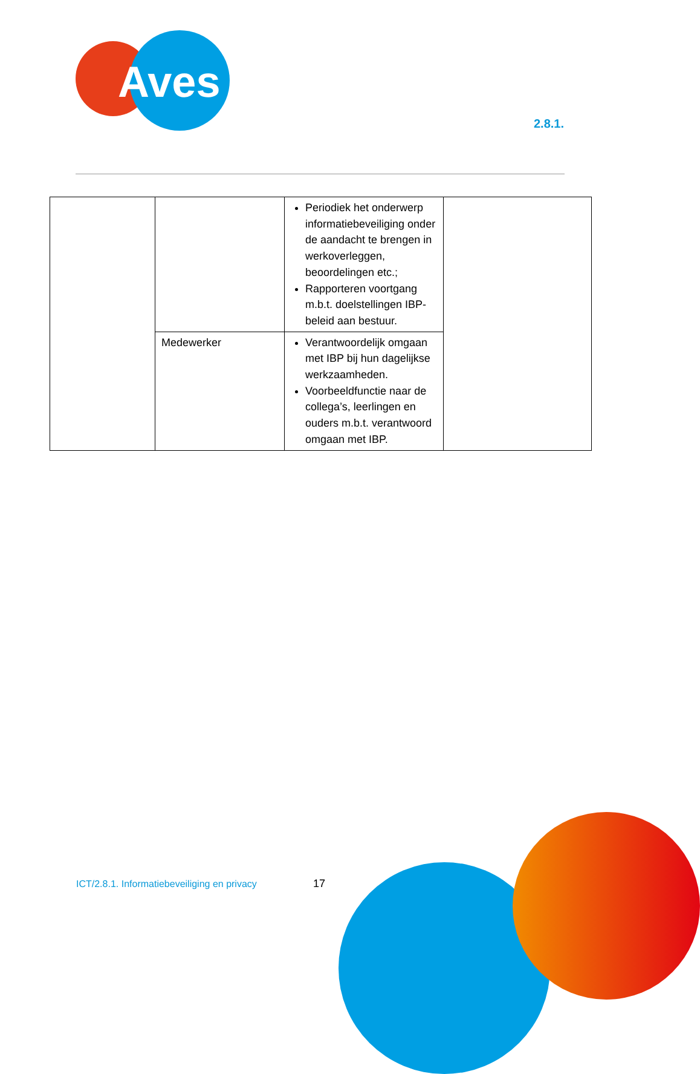Aves
2.8.1.
| | | Periodiek het onderwerp informatiebeveiliging onder de aandacht te brengen in werkoverleggen, beoordelingen etc.; Rapporteren voortgang m.b.t. doelstellingen IBP-beleid aan bestuur. | |
| | Medewerker | Verantwoordelijk omgaan met IBP bij hun dagelijkse werkzaamheden. Voorbeeldfunctie naar de collega’s, leerlingen en ouders m.b.t. verantwoord omgaan met IBP. | |
ICT/2.8.1. Informatiebeveiliging en privacy
17